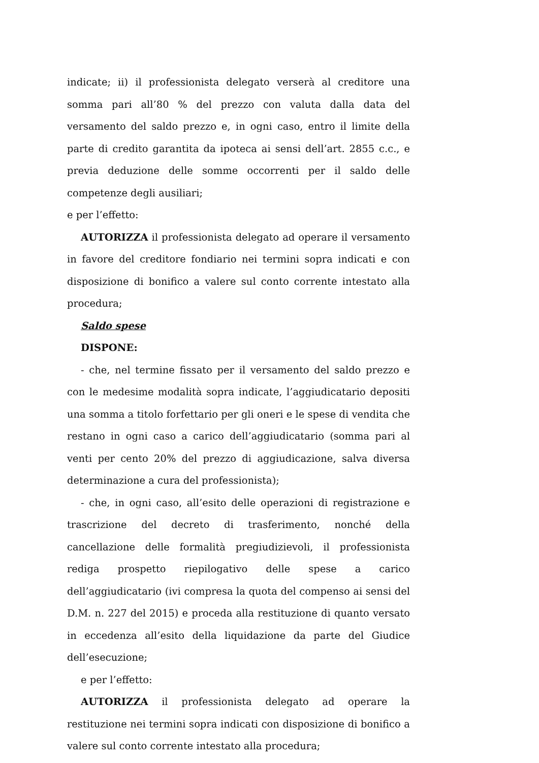indicate; ii) il professionista delegato verserà al creditore una somma pari all’80 % del prezzo con valuta dalla data del versamento del saldo prezzo e, in ogni caso, entro il limite della parte di credito garantita da ipoteca ai sensi dell’art. 2855 c.c., e previa deduzione delle somme occorrenti per il saldo delle competenze degli ausiliari;
e per l’effetto:
AUTORIZZA il professionista delegato ad operare il versamento in favore del creditore fondiario nei termini sopra indicati e con disposizione di bonifico a valere sul conto corrente intestato alla procedura;
Saldo spese
DISPONE:
- che, nel termine fissato per il versamento del saldo prezzo e con le medesime modalità sopra indicate, l’aggiudicatario depositi una somma a titolo forfettario per gli oneri e le spese di vendita che restano in ogni caso a carico dell’aggiudicatario (somma pari al venti per cento 20% del prezzo di aggiudicazione, salva diversa determinazione a cura del professionista);
- che, in ogni caso, all’esito delle operazioni di registrazione e trascrizione del decreto di trasferimento, nonché della cancellazione delle formalità pregiudizievoli, il professionista rediga prospetto riepilogativo delle spese a carico dell’aggiudicatario (ivi compresa la quota del compenso ai sensi del D.M. n. 227 del 2015) e proceda alla restituzione di quanto versato in eccedenza all’esito della liquidazione da parte del Giudice dell’esecuzione;
e per l’effetto:
AUTORIZZA il professionista delegato ad operare la restituzione nei termini sopra indicati con disposizione di bonifico a valere sul conto corrente intestato alla procedura;